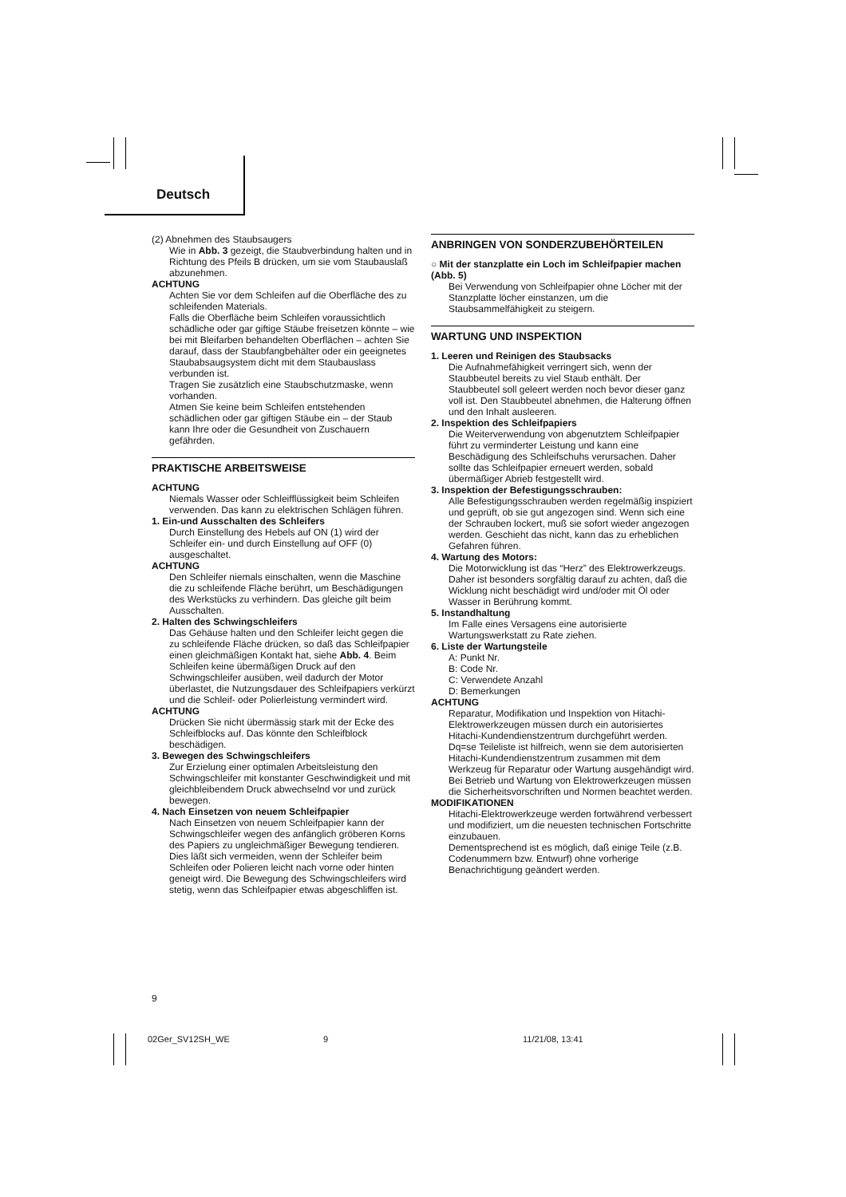Deutsch
(2) Abnehmen des Staubsaugers
Wie in Abb. 3 gezeigt, die Staubverbindung halten und in Richtung des Pfeils B drücken, um sie vom Staubauslaß abzunehmen.
ACHTUNG
Achten Sie vor dem Schleifen auf die Oberfläche des zu schleifenden Materials.
Falls die Oberfläche beim Schleifen voraussichtlich schädliche oder gar giftige Stäube freisetzen könnte – wie bei mit Bleifarben behandelten Oberflächen – achten Sie darauf, dass der Staubfangbehälter oder ein geeignetes Staubabsaugsystem dicht mit dem Staubauslass verbunden ist.
Tragen Sie zusätzlich eine Staubschutzmaske, wenn vorhanden.
Atmen Sie keine beim Schleifen entstehenden schädlichen oder gar giftigen Stäube ein – der Staub kann Ihre oder die Gesundheit von Zuschauern gefährden.
PRAKTISCHE ARBEITSWEISE
ACHTUNG
Niemals Wasser oder Schleifflüssigkeit beim Schleifen verwenden. Das kann zu elektrischen Schlägen führen.
1. Ein-und Ausschalten des Schleifers
Durch Einstellung des Hebels auf ON (1) wird der Schleifer ein- und durch Einstellung auf OFF (0) ausgeschaltet.
ACHTUNG
Den Schleifer niemals einschalten, wenn die Maschine die zu schleifende Fläche berührt, um Beschädigungen des Werkstücks zu verhindern. Das gleiche gilt beim Ausschalten.
2. Halten des Schwingschleifers
Das Gehäuse halten und den Schleifer leicht gegen die zu schleifende Fläche drücken, so daß das Schleifpapier einen gleichmäßigen Kontakt hat, siehe Abb. 4. Beim Schleifen keine übermäßigen Druck auf den Schwingschleifer ausüben, weil dadurch der Motor überlastet, die Nutzungsdauer des Schleifpapiers verkürzt und die Schleif- oder Polierleistung vermindert wird.
ACHTUNG
Drücken Sie nicht übermässig stark mit der Ecke des Schleifblocks auf. Das könnte den Schleifblock beschädigen.
3. Bewegen des Schwingschleifers
Zur Erzielung einer optimalen Arbeitsleistung den Schwingschleifer mit konstanter Geschwindigkeit und mit gleichbleibendem Druck abwechselnd vor und zurück bewegen.
4. Nach Einsetzen von neuem Schleifpapier
Nach Einsetzen von neuem Schleifpapier kann der Schwingschleifer wegen des anfänglich gröberen Korns des Papiers zu ungleichmäßiger Bewegung tendieren. Dies läßt sich vermeiden, wenn der Schleifer beim Schleifen oder Polieren leicht nach vorne oder hinten geneigt wird. Die Bewegung des Schwingschleifers wird stetig, wenn das Schleifpapier etwas abgeschliffen ist.
ANBRINGEN VON SONDERZUBEHÖRTEILEN
○ Mit der stanzplatte ein Loch im Schleifpapier machen (Abb. 5)
Bei Verwendung von Schleifpapier ohne Löcher mit der Stanzplatte löcher einstanzen, um die Staubsammelfähigkeit zu steigern.
WARTUNG UND INSPEKTION
1. Leeren und Reinigen des Staubsacks
Die Aufnahmefähigkeit verringert sich, wenn der Staubbeutel bereits zu viel Staub enthält. Der Staubbeutel soll geleert werden noch bevor dieser ganz voll ist. Den Staubbeutel abnehmen, die Halterung öffnen und den Inhalt ausleeren.
2. Inspektion des Schleifpapiers
Die Weiterverwendung von abgenutztem Schleifpapier führt zu verminderter Leistung und kann eine Beschädigung des Schleifschuhs verursachen. Daher sollte das Schleifpapier erneuert werden, sobald übermäßiger Abrieb festgestellt wird.
3. Inspektion der Befestigungsschrauben:
Alle Befestigungsschrauben werden regelmäßig inspiziert und geprüft, ob sie gut angezogen sind. Wenn sich eine der Schrauben lockert, muß sie sofort wieder angezogen werden. Geschieht das nicht, kann das zu erheblichen Gefahren führen.
4. Wartung des Motors:
Die Motorwicklung ist das “Herz” des Elektrowerkzeugs. Daher ist besonders sorgfältig darauf zu achten, daß die Wicklung nicht beschädigt wird und/oder mit Öl oder Wasser in Berührung kommt.
5. Instandhaltung
Im Falle eines Versagens eine autorisierte Wartungswerkstatt zu Rate ziehen.
6. Liste der Wartungsteile
A: Punkt Nr.
B: Code Nr.
C: Verwendete Anzahl
D: Bemerkungen
ACHTUNG
Reparatur, Modifikation und Inspektion von Hitachi-Elektrowerkzeugen müssen durch ein autorisiertes Hitachi-Kundendienstzentrum durchgeführt werden. Dq=se Teileliste ist hilfreich, wenn sie dem autorisierten Hitachi-Kundendienstzentrum zusammen mit dem Werkzeug für Reparatur oder Wartung ausgehändigt wird.
Bei Betrieb und Wartung von Elektrowerkzeugen müssen die Sicherheitsvorschriften und Normen beachtet werden.
MODIFIKATIONEN
Hitachi-Elektrowerkzeuge werden fortwährend verbessert und modifiziert, um die neuesten technischen Fortschritte einzubauen.
Dementsprechend ist es möglich, daß einige Teile (z.B. Codenummern bzw. Entwurf) ohne vorherige Benachrichtigung geändert werden.
9
02Ger_SV12SH_WE 9 11/21/08, 13:41